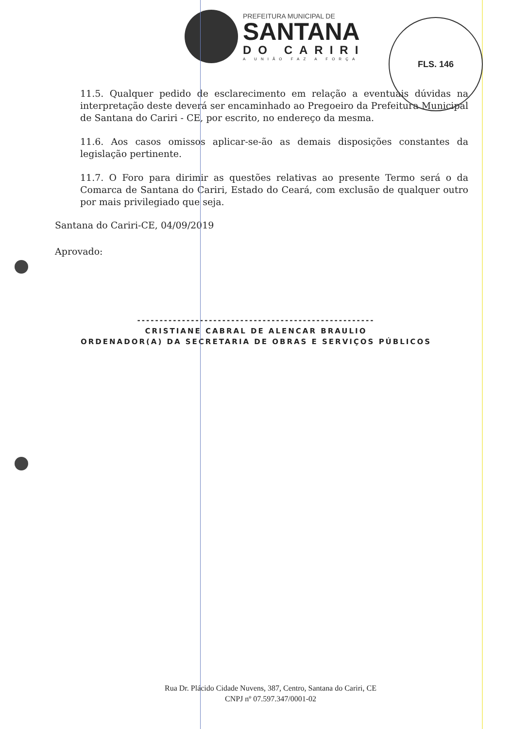FLS. 146
PREFEITURA MUNICIPAL DE
SANTANA
DO CARIRI
A UNIÃO FAZ A FORÇA
11.5. Qualquer pedido de esclarecimento em relação a eventuais dúvidas na interpretação deste deverá ser encaminhado ao Pregoeiro da Prefeitura Municipal de Santana do Cariri - CE, por escrito, no endereço da mesma.
11.6. Aos casos omissos aplicar-se-ão as demais disposições constantes da legislação pertinente.
11.7. O Foro para dirimir as questões relativas ao presente Termo será o da Comarca de Santana do Cariri, Estado do Ceará, com exclusão de qualquer outro por mais privilegiado que seja.
Santana do Cariri-CE, 04/09/2019
Aprovado:
-----------------------------------------------------
CRISTIANE CABRAL DE ALENCAR BRAULIO
ORDENADOR(A) DA SECRETARIA DE OBRAS E SERVIÇOS PÚBLICOS
Rua Dr. Plácido Cidade Nuvens, 387, Centro, Santana do Cariri, CE
CNPJ nº 07.597.347/0001-02